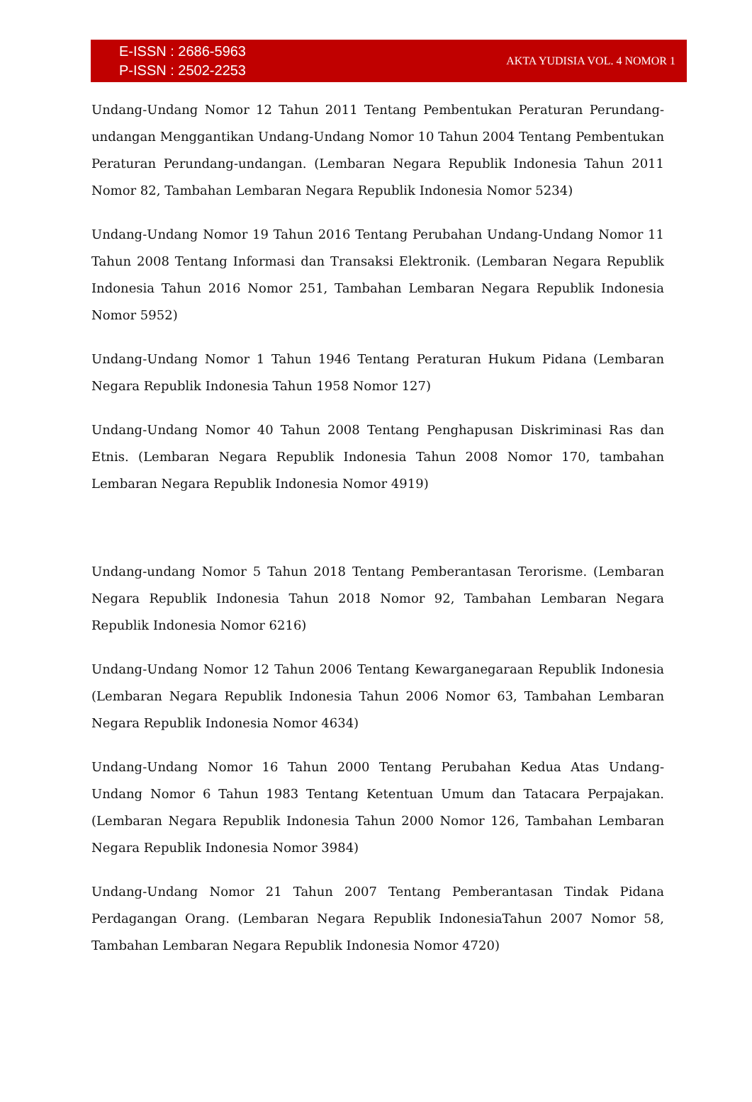E-ISSN : 2686-5963
P-ISSN : 2502-2253
AKTA YUDISIA VOL. 4 NOMOR 1
Undang-Undang Nomor 12 Tahun 2011 Tentang Pembentukan Peraturan Perundang-undangan Menggantikan Undang-Undang Nomor 10 Tahun 2004 Tentang Pembentukan Peraturan Perundang-undangan. (Lembaran Negara Republik Indonesia Tahun 2011 Nomor 82, Tambahan Lembaran Negara Republik Indonesia Nomor 5234)
Undang-Undang Nomor 19 Tahun 2016 Tentang Perubahan Undang-Undang Nomor 11 Tahun 2008 Tentang Informasi dan Transaksi Elektronik. (Lembaran Negara Republik Indonesia Tahun 2016 Nomor 251, Tambahan Lembaran Negara Republik Indonesia Nomor 5952)
Undang-Undang Nomor 1 Tahun 1946 Tentang Peraturan Hukum Pidana (Lembaran Negara Republik Indonesia Tahun 1958 Nomor 127)
Undang-Undang Nomor 40 Tahun 2008 Tentang Penghapusan Diskriminasi Ras dan Etnis. (Lembaran Negara Republik Indonesia Tahun 2008 Nomor 170, tambahan Lembaran Negara Republik Indonesia Nomor 4919)
Undang-undang Nomor 5 Tahun 2018 Tentang Pemberantasan Terorisme. (Lembaran Negara Republik Indonesia Tahun 2018 Nomor 92, Tambahan Lembaran Negara Republik Indonesia Nomor 6216)
Undang-Undang Nomor 12 Tahun 2006 Tentang Kewarganegaraan Republik Indonesia (Lembaran Negara Republik Indonesia Tahun 2006 Nomor 63, Tambahan Lembaran Negara Republik Indonesia Nomor 4634)
Undang-Undang Nomor 16 Tahun 2000 Tentang Perubahan Kedua Atas Undang-Undang Nomor 6 Tahun 1983 Tentang Ketentuan Umum dan Tatacara Perpajakan. (Lembaran Negara Republik Indonesia Tahun 2000 Nomor 126, Tambahan Lembaran Negara Republik Indonesia Nomor 3984)
Undang-Undang Nomor 21 Tahun 2007 Tentang Pemberantasan Tindak Pidana Perdagangan Orang. (Lembaran Negara Republik IndonesiaTahun 2007 Nomor 58, Tambahan Lembaran Negara Republik Indonesia Nomor 4720)